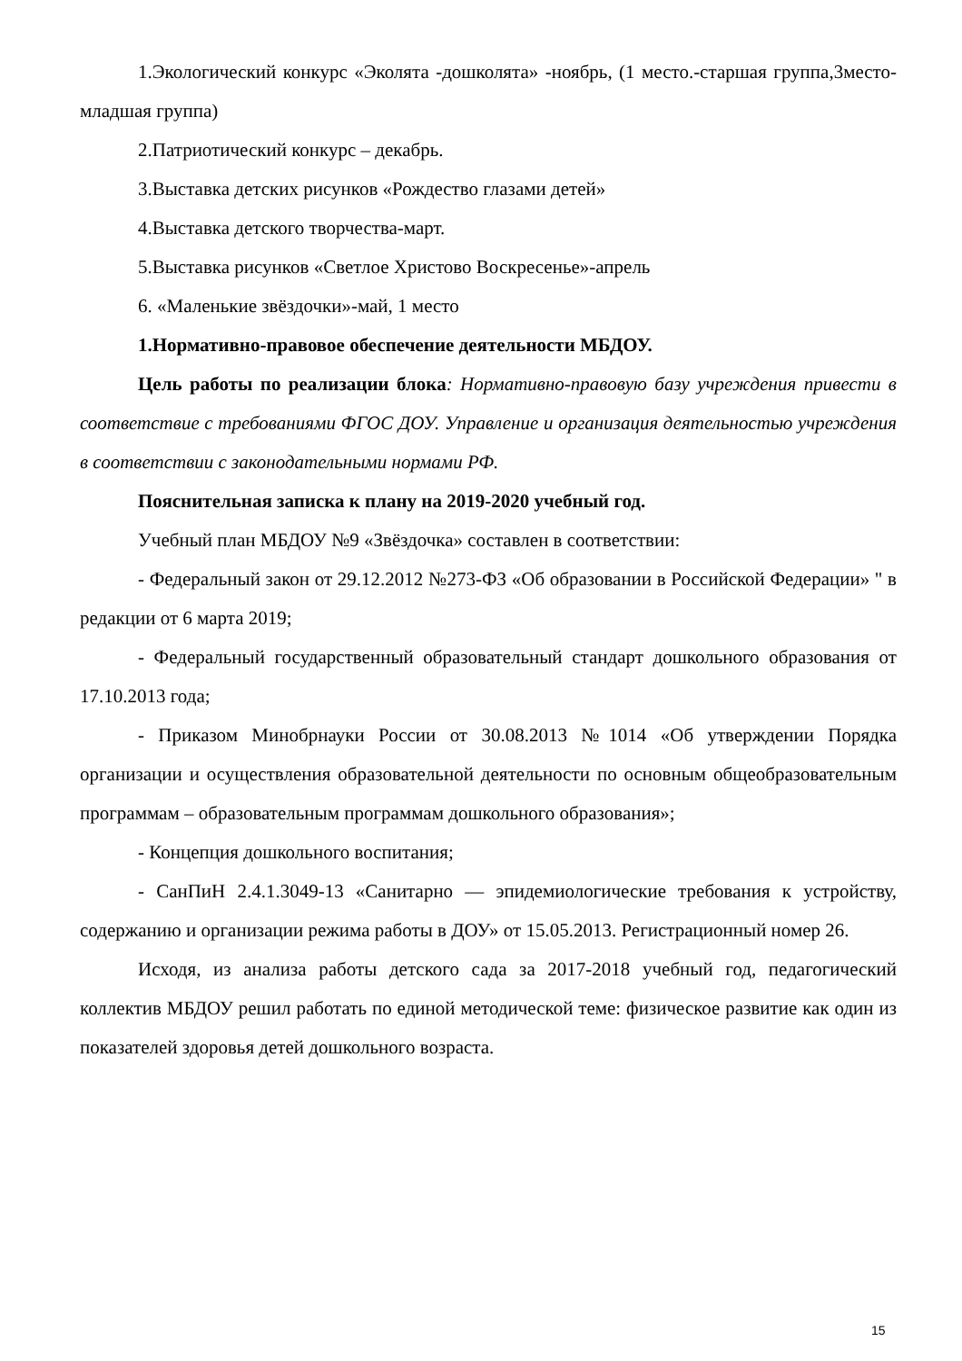1.Экологический конкурс «Эколята -дошколята» -ноябрь, (1 место.-старшая группа,3место-младшая группа)
2.Патриотический конкурс – декабрь.
3.Выставка детских рисунков «Рождество глазами детей»
4.Выставка детского творчества-март.
5.Выставка рисунков «Светлое Христово Воскресенье»-апрель
6. «Маленькие звёздочки»-май, 1 место
1.Нормативно-правовое обеспечение деятельности МБДОУ.
Цель работы по реализации блока: Нормативно-правовую базу учреждения привести в соответствие с требованиями ФГОС ДОУ. Управление и организация деятельностью учреждения в соответствии с законодательными нормами РФ.
Пояснительная записка к плану на 2019-2020 учебный год.
Учебный план МБДОУ №9 «Звёздочка» составлен в соответствии:
- Федеральный закон от 29.12.2012 №273-ФЗ «Об образовании в Российской Федерации» " в редакции от 6 марта 2019;
- Федеральный государственный образовательный стандарт дошкольного образования от 17.10.2013 года;
- Приказом Минобрнауки России от 30.08.2013 №1014 «Об утверждении Порядка организации и осуществления образовательной деятельности по основным общеобразовательным программам – образовательным программам дошкольного образования»;
- Концепция дошкольного воспитания;
- СанПиН 2.4.1.3049-13 «Санитарно — эпидемиологические требования к устройству, содержанию и организации режима работы в ДОУ» от 15.05.2013. Регистрационный номер 26.
Исходя, из анализа работы детского сада за 2017-2018 учебный год, педагогический коллектив МБДОУ решил работать по единой методической теме: физическое развитие как один из показателей здоровья детей дошкольного возраста.
15